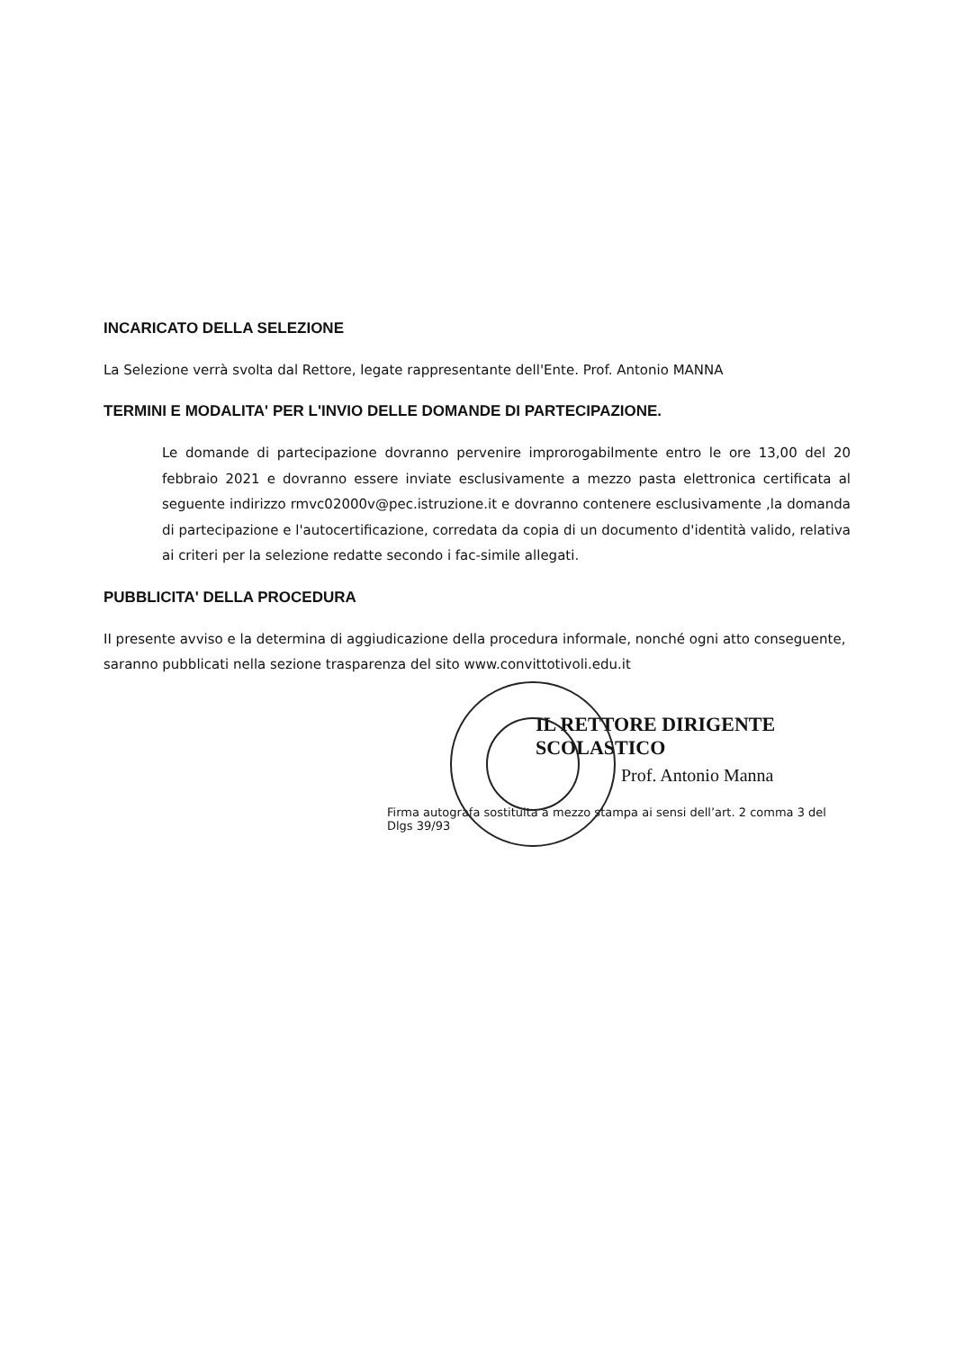INCARICATO DELLA SELEZIONE
La Selezione verrà svolta dal Rettore, legate rappresentante dell'Ente. Prof. Antonio MANNA
TERMINI E MODALITA' PER L'INVIO DELLE DOMANDE DI PARTECIPAZIONE.
Le domande di partecipazione dovranno pervenire improrogabilmente entro le ore 13,00 del 20 febbraio 2021 e dovranno essere inviate esclusivamente a mezzo pasta elettronica certificata al seguente indirizzo rmvc02000v@pec.istruzione.it e dovranno contenere esclusivamente ,la domanda di partecipazione e l'autocertificazione, corredata da copia di un documento d'identità valido, relativa ai criteri per la selezione redatte secondo i fac-simile allegati.
PUBBLICITA' DELLA PROCEDURA
II presente avviso e la determina di aggiudicazione della procedura informale, nonché ogni atto conseguente, saranno pubblicati nella sezione trasparenza del sito www.convittotivoli.edu.it
IL RETTORE DIRIGENTE SCOLASTICO
Prof. Antonio Manna
Firma autografa sostituita a mezzo stampa ai sensi dell’art. 2 comma 3 del Dlgs 39/93